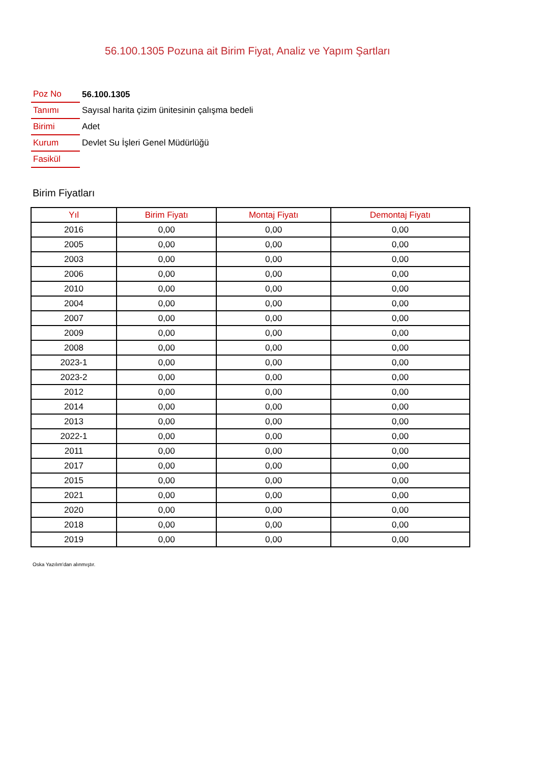56.100.1305 Pozuna ait Birim Fiyat, Analiz ve Yapım Şartları
| Poz No | 56.100.1305 |
| Tanımı | Sayısal harita çizim ünitesinin çalışma bedeli |
| Birimi | Adet |
| Kurum | Devlet Su İşleri Genel Müdürlüğü |
| Fasikül | |
Birim Fiyatları
| Yıl | Birim Fiyatı | Montaj Fiyatı | Demontaj Fiyatı |
| --- | --- | --- | --- |
| 2016 | 0,00 | 0,00 | 0,00 |
| 2005 | 0,00 | 0,00 | 0,00 |
| 2003 | 0,00 | 0,00 | 0,00 |
| 2006 | 0,00 | 0,00 | 0,00 |
| 2010 | 0,00 | 0,00 | 0,00 |
| 2004 | 0,00 | 0,00 | 0,00 |
| 2007 | 0,00 | 0,00 | 0,00 |
| 2009 | 0,00 | 0,00 | 0,00 |
| 2008 | 0,00 | 0,00 | 0,00 |
| 2023-1 | 0,00 | 0,00 | 0,00 |
| 2023-2 | 0,00 | 0,00 | 0,00 |
| 2012 | 0,00 | 0,00 | 0,00 |
| 2014 | 0,00 | 0,00 | 0,00 |
| 2013 | 0,00 | 0,00 | 0,00 |
| 2022-1 | 0,00 | 0,00 | 0,00 |
| 2011 | 0,00 | 0,00 | 0,00 |
| 2017 | 0,00 | 0,00 | 0,00 |
| 2015 | 0,00 | 0,00 | 0,00 |
| 2021 | 0,00 | 0,00 | 0,00 |
| 2020 | 0,00 | 0,00 | 0,00 |
| 2018 | 0,00 | 0,00 | 0,00 |
| 2019 | 0,00 | 0,00 | 0,00 |
Oska Yazılım'dan alınmıştır.